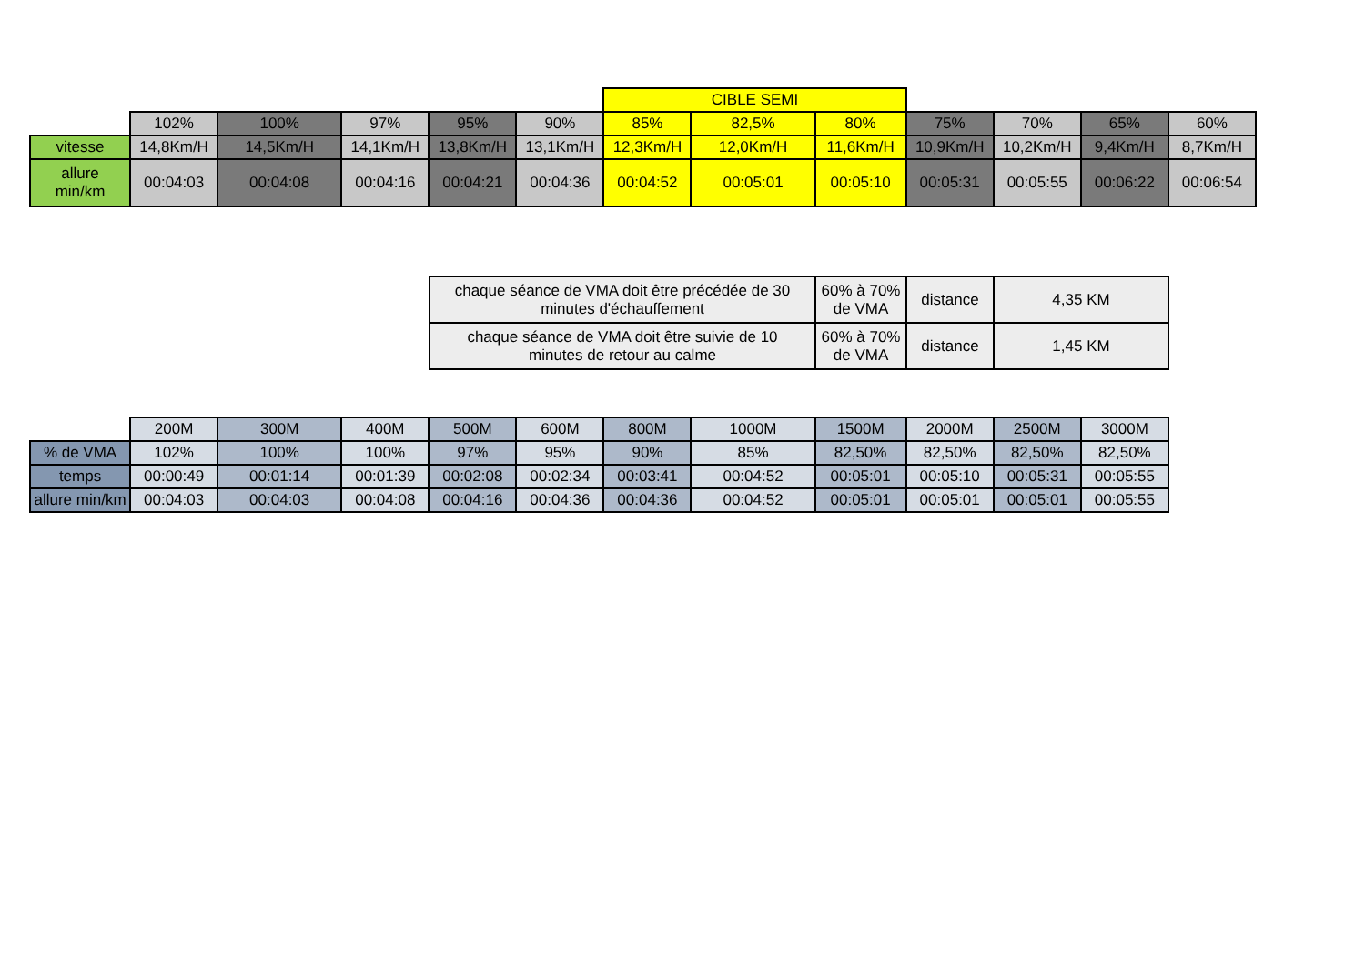| | | | | | | CIBLE SEMI | | | | | | |
| | 102% | 100% | 97% | 95% | 90% | 85% | 82,5% | 80% | 75% | 70% | 65% | 60% |
| vitesse | 14,8Km/H | 14,5Km/H | 14,1Km/H | 13,8Km/H | 13,1Km/H | 12,3Km/H | 12,0Km/H | 11,6Km/H | 10,9Km/H | 10,2Km/H | 9,4Km/H | 8,7Km/H |
| allure min/km | 00:04:03 | 00:04:08 | 00:04:16 | 00:04:21 | 00:04:36 | 00:04:52 | 00:05:01 | 00:05:10 | 00:05:31 | 00:05:55 | 00:06:22 | 00:06:54 |
| chaque séance de VMA doit être précédée de 30 minutes d'échauffement | 60% à 70% de VMA | distance | 4,35 KM |
| chaque séance de VMA doit être suivie de 10 minutes de retour au calme | 60% à 70% de VMA | distance | 1,45 KM |
| | 200M | 300M | 400M | 500M | 600M | 800M | 1000M | 1500M | 2000M | 2500M | 3000M |
| % de VMA | 102% | 100% | 100% | 97% | 95% | 90% | 85% | 82,50% | 82,50% | 82,50% | 82,50% |
| temps | 00:00:49 | 00:01:14 | 00:01:39 | 00:02:08 | 00:02:34 | 00:03:41 | 00:04:52 | 00:05:01 | 00:05:10 | 00:05:31 | 00:05:55 |
| allure min/km | 00:04:03 | 00:04:03 | 00:04:08 | 00:04:16 | 00:04:36 | 00:04:36 | 00:04:52 | 00:05:01 | 00:05:01 | 00:05:01 | 00:05:55 |